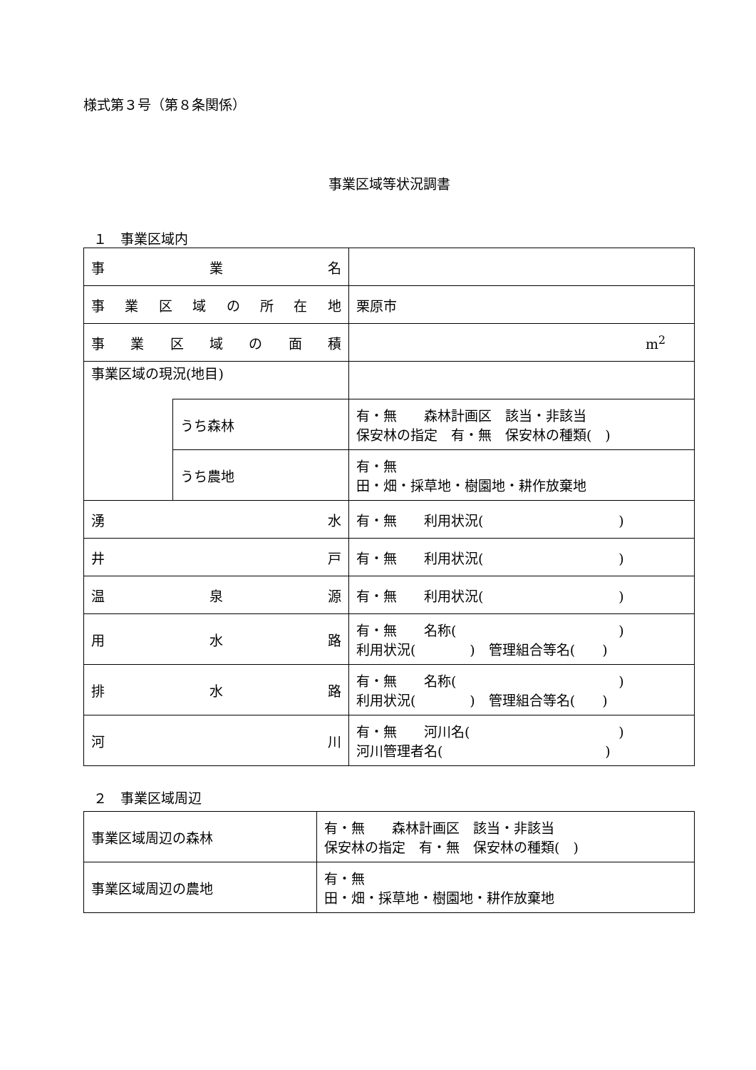様式第３号（第８条関係）
事業区域等状況調書
１　事業区域内
| 事 業 名 | | |
| 事 業 区 域 の 所 在 地 | | 栗原市 |
| 事 業 区 域 の 面 積 | | m<sup>2</sup> |
| 事業区域の現況(地目) | | |
| | うち森林 | 有・無 森林計画区 該当・非該当 保安林の指定 有・無 保安林の種類( ) |
| | うち農地 | 有・無 田・畑・採草地・樹園地・耕作放棄地 |
| 湧 水 | | 有・無 利用状況( ) |
| 井 戸 | | 有・無 利用状況( ) |
| 温 泉 源 | | 有・無 利用状況( ) |
| 用 水 路 | | 有・無 名称( ) 利用状況( ) 管理組合等名( ) |
| 排 水 路 | | 有・無 名称( ) 利用状況( ) 管理組合等名( ) |
| 河 川 | | 有・無 河川名( ) 河川管理者名( ) |
２　事業区域周辺
| 事業区域周辺の森林 | 有・無 森林計画区 該当・非該当 保安林の指定 有・無 保安林の種類( ) |
| 事業区域周辺の農地 | 有・無 田・畑・採草地・樹園地・耕作放棄地 |